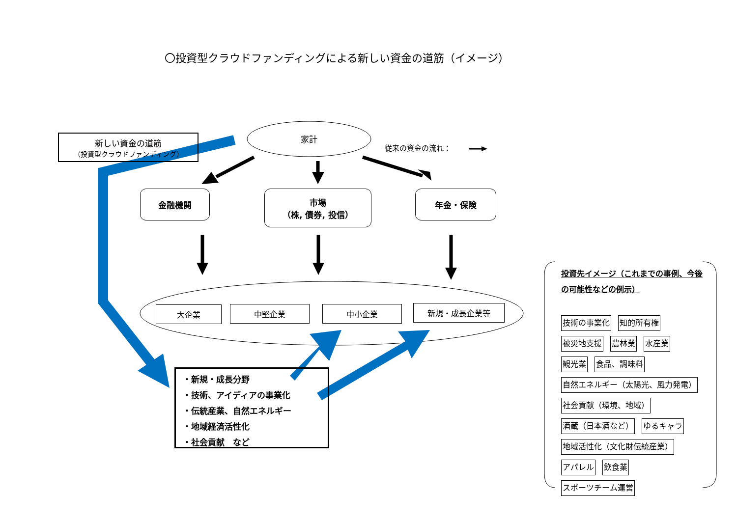〇投資型クラウドファンディングによる新しい資金の道筋（イメージ）
新しい資金の道筋
（投資型クラウドファンディング）
家計
従来の資金の流れ：
金融機関
市場
（株, 債券, 投信）
年金・保険
大企業 中堅企業 中小企業 新規・成長企業等
・新規・成長分野
・技術、アイディアの事業化
・伝統産業、自然エネルギー
・地域経済活性化
・社会貢献　など
投資先イメージ（これまでの事例、今後の可能性などの例示）
技術の事業化 知的所有権
被災地支援 農林業 水産業
観光業 食品、調味料
自然エネルギー（太陽光、風力発電）
社会貢献（環境、地域）
酒蔵（日本酒など） ゆるキャラ
地域活性化（文化財伝統産業）
アパレル 飲食業
スポーツチーム運営